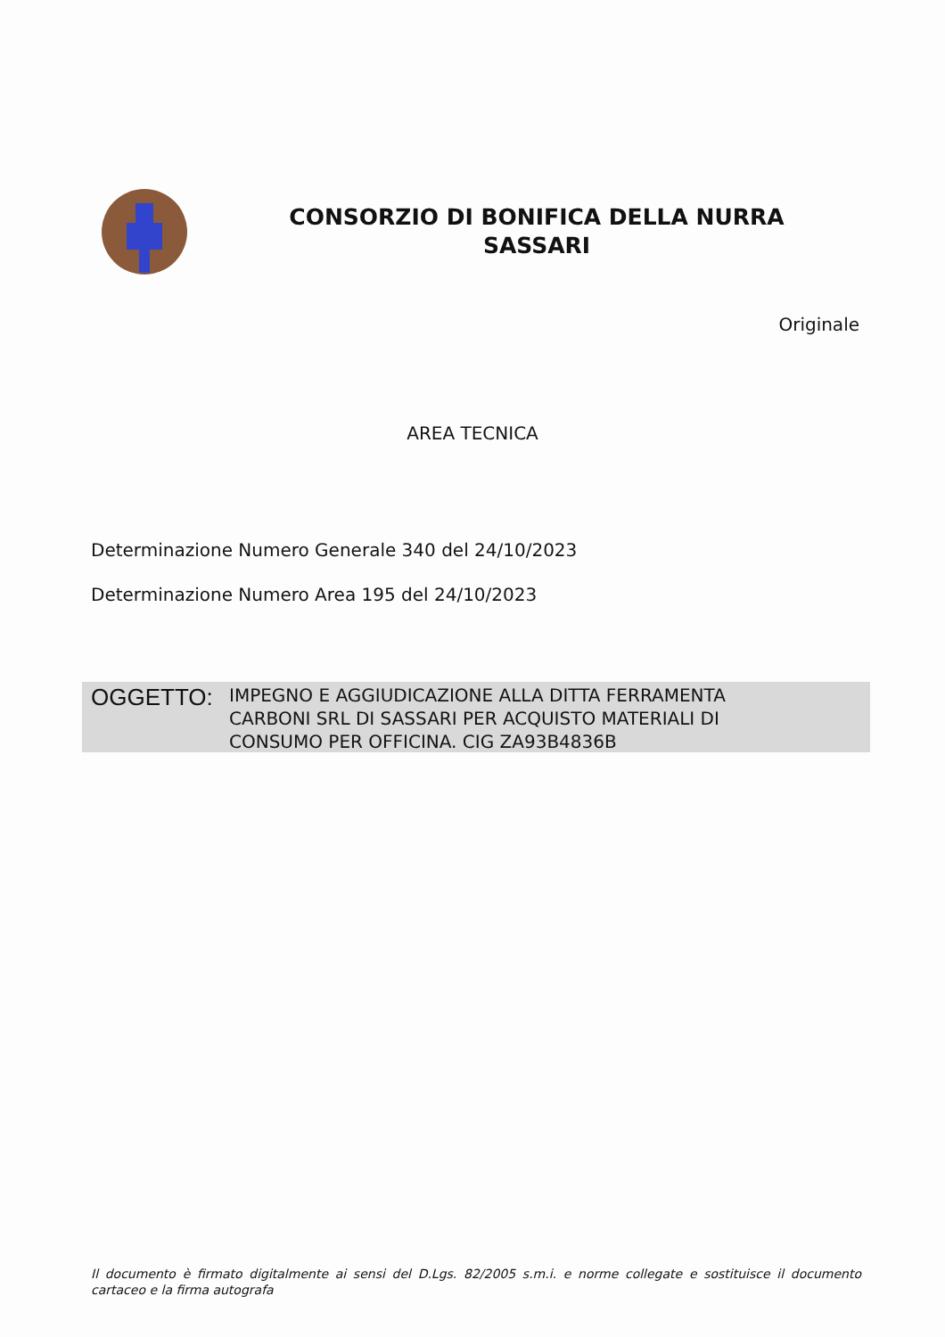CONSORZIO DI BONIFICA DELLA NURRA
SASSARI
Originale
AREA TECNICA
Determinazione Numero Generale 340 del 24/10/2023
Determinazione Numero Area 195 del 24/10/2023
OGGETTO:
IMPEGNO E AGGIUDICAZIONE ALLA DITTA FERRAMENTA
CARBONI SRL DI SASSARI PER ACQUISTO MATERIALI DI
CONSUMO PER OFFICINA. CIG ZA93B4836B
Il documento è firmato digitalmente ai sensi del D.Lgs. 82/2005 s.m.i. e norme collegate e sostituisce il documento cartaceo e la firma autografa